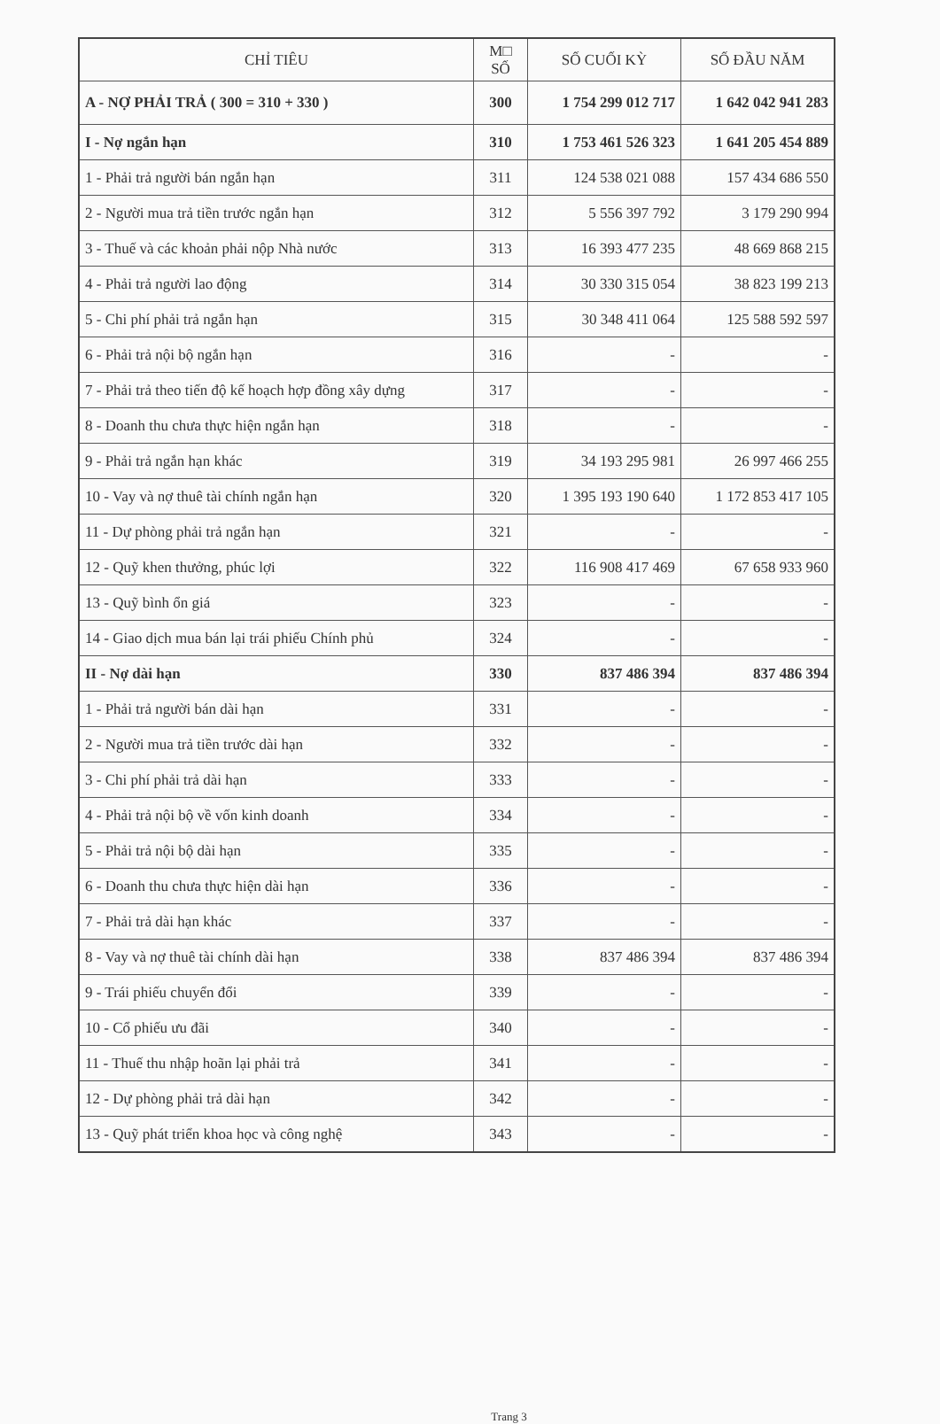| CHỈ TIÊU | M□ SỐ | SỐ CUỐI KỲ | SỐ ĐẦU NĂM |
| --- | --- | --- | --- |
| A - NỢ PHẢI TRẢ ( 300 = 310 + 330 ) | 300 | 1 754 299 012 717 | 1 642 042 941 283 |
| I - Nợ ngắn hạn | 310 | 1 753 461 526 323 | 1 641 205 454 889 |
| 1 - Phải trả người bán ngắn hạn | 311 | 124 538 021 088 | 157 434 686 550 |
| 2 - Người mua trả tiền trước ngắn hạn | 312 | 5 556 397 792 | 3 179 290 994 |
| 3 - Thuế và các khoản phải nộp Nhà nước | 313 | 16 393 477 235 | 48 669 868 215 |
| 4 - Phải trả người lao động | 314 | 30 330 315 054 | 38 823 199 213 |
| 5 - Chi phí phải trả ngắn hạn | 315 | 30 348 411 064 | 125 588 592 597 |
| 6 - Phải trả nội bộ ngắn hạn | 316 | - | - |
| 7 - Phải trả theo tiến độ kế hoạch hợp đồng xây dựng | 317 | - | - |
| 8 - Doanh thu chưa thực hiện ngắn hạn | 318 | - | - |
| 9 - Phải trả ngắn hạn khác | 319 | 34 193 295 981 | 26 997 466 255 |
| 10 - Vay và nợ thuê tài chính ngắn hạn | 320 | 1 395 193 190 640 | 1 172 853 417 105 |
| 11 - Dự phòng phải trả ngắn hạn | 321 | - | - |
| 12 - Quỹ khen thưởng, phúc lợi | 322 | 116 908 417 469 | 67 658 933 960 |
| 13 - Quỹ bình ổn giá | 323 | - | - |
| 14 - Giao dịch mua bán lại trái phiếu Chính phủ | 324 | - | - |
| II - Nợ dài hạn | 330 | 837 486 394 | 837 486 394 |
| 1 - Phải trả người bán dài hạn | 331 | - | - |
| 2 - Người mua trả tiền trước dài hạn | 332 | - | - |
| 3 - Chi phí phải trả dài hạn | 333 | - | - |
| 4 - Phải trả nội bộ về vốn kinh doanh | 334 | - | - |
| 5 - Phải trả nội bộ dài hạn | 335 | - | - |
| 6 - Doanh thu chưa thực hiện dài hạn | 336 | - | - |
| 7 - Phải trả dài hạn khác | 337 | - | - |
| 8 - Vay và nợ thuê tài chính dài hạn | 338 | 837 486 394 | 837 486 394 |
| 9 - Trái phiếu chuyển đổi | 339 | - | - |
| 10 - Cổ phiếu ưu đãi | 340 | - | - |
| 11 - Thuế thu nhập hoãn lại phải trả | 341 | - | - |
| 12 - Dự phòng phải trả dài hạn | 342 | - | - |
| 13 - Quỹ phát triển khoa học và công nghệ | 343 | - | - |
Trang 3